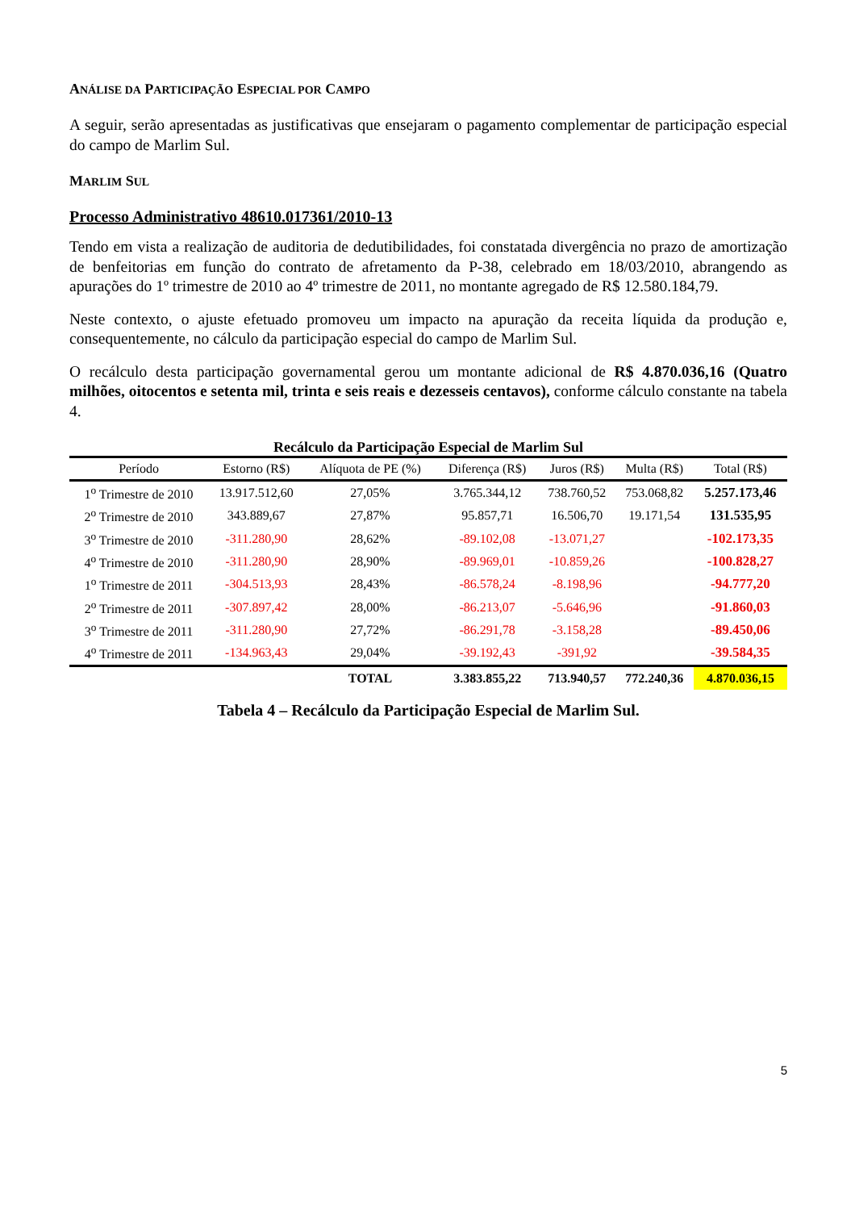ANÁLISE DA PARTICIPAÇÃO ESPECIAL POR CAMPO
A seguir, serão apresentadas as justificativas que ensejaram o pagamento complementar de participação especial do campo de Marlim Sul.
MARLIM SUL
Processo Administrativo 48610.017361/2010-13
Tendo em vista a realização de auditoria de dedutibilidades, foi constatada divergência no prazo de amortização de benfeitorias em função do contrato de afretamento da P-38, celebrado em 18/03/2010, abrangendo as apurações do 1º trimestre de 2010 ao 4º trimestre de 2011, no montante agregado de R$ 12.580.184,79.
Neste contexto, o ajuste efetuado promoveu um impacto na apuração da receita líquida da produção e, consequentemente, no cálculo da participação especial do campo de Marlim Sul.
O recálculo desta participação governamental gerou um montante adicional de R$ 4.870.036,16 (Quatro milhões, oitocentos e setenta mil, trinta e seis reais e dezesseis centavos), conforme cálculo constante na tabela 4.
Recálculo da Participação Especial de Marlim Sul
| Período | Estorno (R$) | Alíquota de PE (%) | Diferença (R$) | Juros (R$) | Multa (R$) | Total (R$) |
| --- | --- | --- | --- | --- | --- | --- |
| 1<sup>o</sup> Trimestre de 2010 | 13.917.512,60 | 27,05% | 3.765.344,12 | 738.760,52 | 753.068,82 | 5.257.173,46 |
| 2<sup>o</sup> Trimestre de 2010 | 343.889,67 | 27,87% | 95.857,71 | 16.506,70 | 19.171,54 | 131.535,95 |
| 3<sup>o</sup> Trimestre de 2010 | -311.280,90 | 28,62% | -89.102,08 | -13.071,27 | | -102.173,35 |
| 4<sup>o</sup> Trimestre de 2010 | -311.280,90 | 28,90% | -89.969,01 | -10.859,26 | | -100.828,27 |
| 1<sup>o</sup> Trimestre de 2011 | -304.513,93 | 28,43% | -86.578,24 | -8.198,96 | | -94.777,20 |
| 2<sup>o</sup> Trimestre de 2011 | -307.897,42 | 28,00% | -86.213,07 | -5.646,96 | | -91.860,03 |
| 3<sup>o</sup> Trimestre de 2011 | -311.280,90 | 27,72% | -86.291,78 | -3.158,28 | | -89.450,06 |
| 4<sup>o</sup> Trimestre de 2011 | -134.963,43 | 29,04% | -39.192,43 | -391,92 | | -39.584,35 |
| | | TOTAL | 3.383.855,22 | 713.940,57 | 772.240,36 | 4.870.036,15 |
Tabela 4 – Recálculo da Participação Especial de Marlim Sul.
5